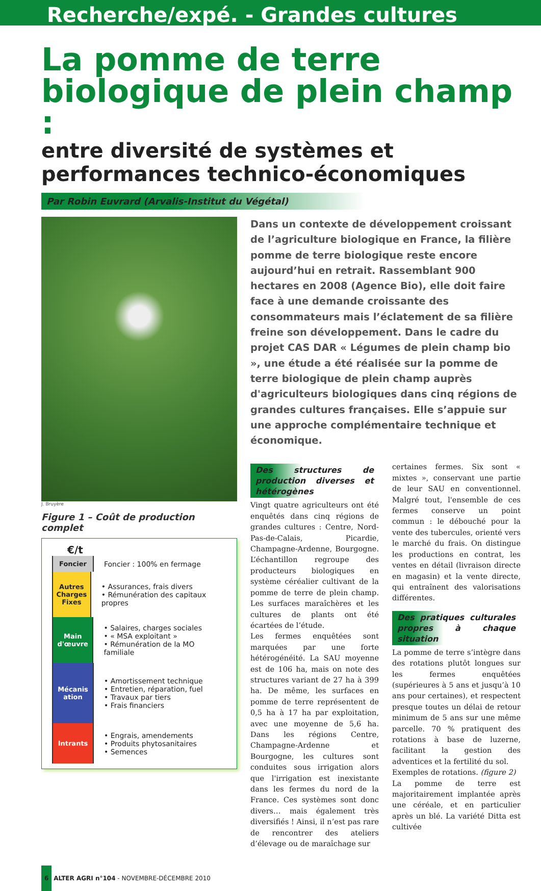Recherche/expé. - Grandes cultures
La pomme de terre biologique de plein champ :
entre diversité de systèmes et performances technico-économiques
Par Robin Euvrard (Arvalis-Institut du Végétal)
J. Bruyère
Figure 1 – Coût de production complet
€/t
Foncier
Foncier : 100% en fermage
Autres Charges Fixes
• Assurances, frais divers
• Rémunération des capitaux propres
Main d'œuvre
• Salaires, charges sociales
• « MSA exploitant »
• Rémunération de la MO familiale
Mécanis ation
• Amortissement technique
• Entretien, réparation, fuel
• Travaux par tiers
• Frais financiers
Intrants
• Engrais, amendements
• Produits phytosanitaires
• Semences
Dans un contexte de développement croissant de l’agriculture biologique en France, la filière pomme de terre biologique reste encore aujourd’hui en retrait. Rassemblant 900 hectares en 2008 (Agence Bio), elle doit faire face à une demande croissante des consommateurs mais l’éclatement de sa filière freine son développement. Dans le cadre du projet CAS DAR « Légumes de plein champ bio », une étude a été réalisée sur la pomme de terre biologique de plein champ auprès d'agriculteurs biologiques dans cinq régions de grandes cultures françaises. Elle s’appuie sur une approche complémentaire technique et économique.
Des structures de production diverses et hétérogènes
Vingt quatre agriculteurs ont été enquêtés dans cinq régions de grandes cultures : Centre, Nord-Pas-de-Calais, Picardie, Champagne-Ardenne, Bourgogne. L’échantillon regroupe des producteurs biologiques en système céréalier cultivant de la pomme de terre de plein champ. Les surfaces maraîchères et les cultures de plants ont été écartées de l’étude.
Les fermes enquêtées sont marquées par une forte hétérogénéité. La SAU moyenne est de 106 ha, mais on note des structures variant de 27 ha à 399 ha. De même, les surfaces en pomme de terre représentent de 0,5 ha à 17 ha par exploitation, avec une moyenne de 5,6 ha. Dans les régions Centre, Champagne-Ardenne et Bourgogne, les cultures sont conduites sous irrigation alors que l'irrigation est inexistante dans les fermes du nord de la France. Ces systèmes sont donc divers… mais également très diversifiés ! Ainsi, il n’est pas rare de rencontrer des ateliers d’élevage ou de maraîchage sur
certaines fermes. Six sont « mixtes », conservant une partie de leur SAU en conventionnel. Malgré tout, l'ensemble de ces fermes conserve un point commun : le débouché pour la vente des tubercules, orienté vers le marché du frais. On distingue les productions en contrat, les ventes en détail (livraison directe en magasin) et la vente directe, qui entraînent des valorisations différentes.
Des pratiques culturales propres à chaque situation
La pomme de terre s’intègre dans des rotations plutôt longues sur les fermes enquêtées (supérieures à 5 ans et jusqu’à 10 ans pour certaines), et respectent presque toutes un délai de retour minimum de 5 ans sur une même parcelle. 70 % pratiquent des rotations à base de luzerne, facilitant la gestion des adventices et la fertilité du sol.
Exemples de rotations. (figure 2)
La pomme de terre est majoritairement implantée après une céréale, et en particulier après un blé. La variété Ditta est cultivée
6 ALTER AGRI n°104 - NOVEMBRE-DÉCEMBRE 2010